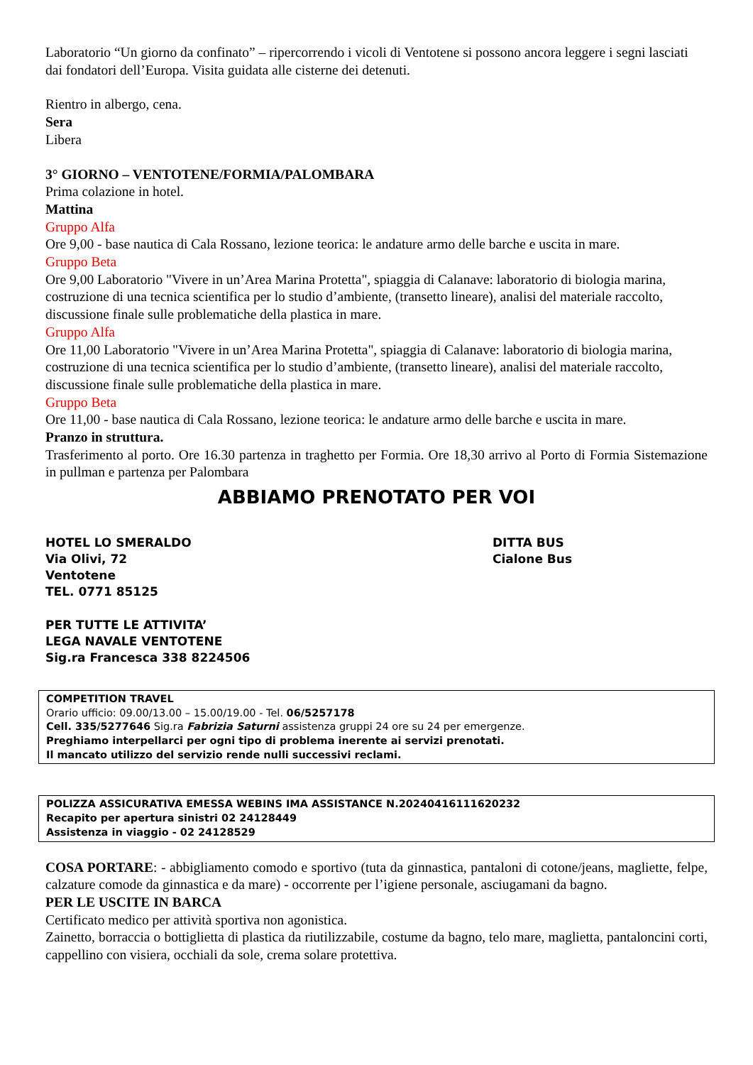Laboratorio “Un giorno da confinato” – ripercorrendo i vicoli di Ventotene si possono ancora leggere i segni lasciati dai fondatori dell’Europa. Visita guidata alle cisterne dei detenuti.
Rientro in albergo, cena.
Sera
Libera
3° GIORNO – VENTOTENE/FORMIA/PALOMBARA
Prima colazione in hotel.
Mattina
Gruppo Alfa
Ore 9,00 - base nautica di Cala Rossano, lezione teorica: le andature armo delle barche e uscita in mare.
Gruppo Beta
Ore 9,00 Laboratorio "Vivere in un’Area Marina Protetta", spiaggia di Calanave: laboratorio di biologia marina, costruzione di una tecnica scientifica per lo studio d’ambiente, (transetto lineare), analisi del materiale raccolto, discussione finale sulle problematiche della plastica in mare.
Gruppo Alfa
Ore 11,00 Laboratorio "Vivere in un’Area Marina Protetta", spiaggia di Calanave: laboratorio di biologia marina, costruzione di una tecnica scientifica per lo studio d’ambiente, (transetto lineare), analisi del materiale raccolto, discussione finale sulle problematiche della plastica in mare.
Gruppo Beta
Ore 11,00 - base nautica di Cala Rossano, lezione teorica: le andature armo delle barche e uscita in mare.
Pranzo in struttura.
Trasferimento al porto. Ore 16.30 partenza in traghetto per Formia. Ore 18,30 arrivo al Porto di Formia Sistemazione in pullman e partenza per Palombara
ABBIAMO PRENOTATO PER VOI
HOTEL LO SMERALDO
Via Olivi, 72
Ventotene
TEL. 0771 85125
DITTA BUS
Cialone Bus
PER TUTTE LE ATTIVITA’
LEGA NAVALE VENTOTENE
Sig.ra Francesca 338 8224506
COMPETITION TRAVEL
Orario ufficio: 09.00/13.00 – 15.00/19.00 - Tel. 06/5257178
Cell. 335/5277646 Sig.ra Fabrizia Saturni assistenza gruppi 24 ore su 24 per emergenze.
Preghiamo interpellarci per ogni tipo di problema inerente ai servizi prenotati.
Il mancato utilizzo del servizio rende nulli successivi reclami.
POLIZZA ASSICURATIVA EMESSA WEBINS IMA ASSISTANCE N.20240416111620232
Recapito per apertura sinistri 02 24128449
Assistenza in viaggio - 02 24128529
COSA PORTARE: - abbigliamento comodo e sportivo (tuta da ginnastica, pantaloni di cotone/jeans, magliette, felpe, calzature comode da ginnastica e da mare) - occorrente per l’igiene personale, asciugamani da bagno.
PER LE USCITE IN BARCA
Certificato medico per attività sportiva non agonistica.
Zainetto, borraccia o bottiglietta di plastica da riutilizzabile, costume da bagno, telo mare, maglietta, pantaloncini corti, cappellino con visiera, occhiali da sole, crema solare protettiva.